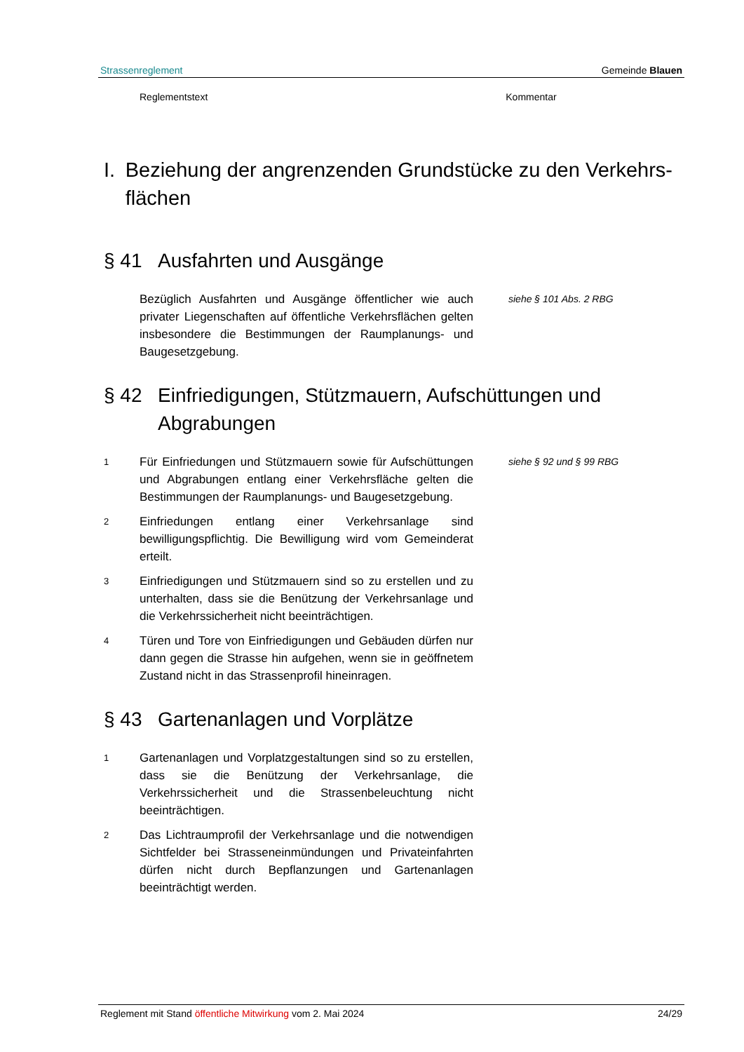Strassenreglement Gemeinde Blauen
Reglementstext Kommentar
I. Beziehung der angrenzenden Grundstücke zu den Verkehrs­flächen
§ 41 Ausfahrten und Ausgänge
Bezüglich Ausfahrten und Ausgänge öffentlicher wie auch privater Liegenschaften auf öffentliche Verkehrsflächen gelten insbesondere die Bestimmungen der Raumplanungs- und Baugesetzgebung. siehe § 101 Abs. 2 RBG
§ 42 Einfriedigungen, Stützmauern, Aufschüttungen und Abgrabungen
1 Für Einfriedungen und Stützmauern sowie für Aufschüttungen und Abgrabungen entlang einer Verkehrsfläche gelten die Bestimmungen der Raumplanungs- und Baugesetzgebung. siehe § 92 und § 99 RBG
2 Einfriedungen entlang einer Verkehrsanlage sind bewilligungspflichtig. Die Bewilligung wird vom Gemeinderat erteilt.
3 Einfriedigungen und Stützmauern sind so zu erstellen und zu unterhalten, dass sie die Benützung der Verkehrsanlage und die Verkehrssicherheit nicht beeinträchtigen.
4 Türen und Tore von Einfriedigungen und Gebäuden dürfen nur dann gegen die Strasse hin aufgehen, wenn sie in geöffnetem Zustand nicht in das Strassenprofil hineinragen.
§ 43 Gartenanlagen und Vorplätze
1 Gartenanlagen und Vorplatzgestaltungen sind so zu erstellen, dass sie die Benützung der Verkehrsanlage, die Verkehrssicherheit und die Strassenbeleuchtung nicht beeinträchtigen.
2 Das Lichtraumprofil der Verkehrsanlage und die notwendigen Sichtfelder bei Strasseneinmündungen und Privateinfahrten dürfen nicht durch Bepflanzungen und Gartenanlagen beeinträchtigt werden.
Reglement mit Stand öffentliche Mitwirkung vom 2. Mai 2024 24/29